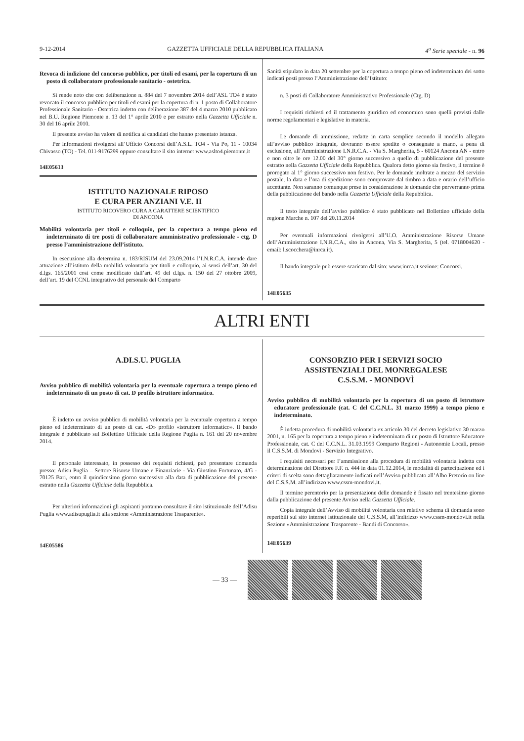9-12-2014 GAZZETTA UFFICIALE DELLA REPUBBLICA ITALIANA 4<sup>a</sup> Serie speciale - n. 96
Revoca di indizione del concorso pubblico, per titoli ed esami, per la copertura di un posto di collaboratore professionale sanitario - ostetrica.
Si rende noto che con deliberazione n. 884 del 7 novembre 2014 dell’ASL TO4 è stato revocato il concorso pubblico per titoli ed esami per la copertura di n. 1 posto di Collaboratore Professionale Sanitario - Ostetrica indetto con deliberazione 387 del 4 marzo 2010 pubblicato nel B.U. Regione Piemonte n. 13 del 1° aprile 2010 e per estratto nella Gazzetta Ufficiale n. 30 del 16 aprile 2010.
Il presente avviso ha valore di notifica ai candidati che hanno presentato istanza.
Per informazioni rivolgersi all’Ufficio Concorsi dell’A.S.L. TO4 - Via Po, 11 - 10034 Chivasso (TO) - Tel. 011-9176299 oppure consultare il sito internet www.aslto4.piemonte.it
14E05613
ISTITUTO NAZIONALE RIPOSO
E CURA PER ANZIANI V.E. II
ISTITUTO RICOVERO CURA A CARATTERE SCIENTIFICO
DI ANCONA
Mobilità volontaria per titoli e colloquio, per la copertura a tempo pieno ed indeterminato di tre posti di collaboratore amministrativo professionale - ctg. D presso l’amministrazione dell’istituto.
In esecuzione alla determina n. 183/RISUM del 23.09.2014 l’I.N.R.C.A. intende dare attuazione all’istituto della mobilità volontaria per titoli e colloquio, ai sensi dell’art. 30 del d.lgs. 165/2001 così come modificato dall’art. 49 del d.lgs. n. 150 del 27 ottobre 2009, dell’art. 19 del CCNL integrativo del personale del Comparto
Sanità stipulato in data 20 settembre per la copertura a tempo pieno ed indeterminato dei sotto indicati posti presso l’Amministrazione dell’Istituto:
n. 3 posti di Collaboratore Amministrativo Professionale (Ctg. D)
I requisiti richiesti ed il trattamento giuridico ed economico sono quelli previsti dalle norme regolamentari e legislative in materia.
Le domande di ammissione, redatte in carta semplice secondo il modello allegato all’avviso pubblico integrale, dovranno essere spedite o consegnate a mano, a pena di esclusione, all’Amministrazione I.N.R.C.A. - Via S. Margherita, 5 - 60124 Ancona AN - entro e non oltre le ore 12.00 del 30° giorno successivo a quello di pubblicazione del presente estratto nella Gazzetta Ufficiale della Repubblica. Qualora detto giorno sia festivo, il termine è prorogato al 1° giorno successivo non festivo. Per le domande inoltrate a mezzo del servizio postale, la data e l’ora di spedizione sono comprovate dal timbro a data e orario dell’ufficio accettante. Non saranno comunque prese in considerazione le domande che perverranno prima della pubblicazione del bando nella Gazzetta Ufficiale della Repubblica.
Il testo integrale dell’avviso pubblico è stato pubblicato nel Bollettino ufficiale della regione Marche n. 107 del 20.11.2014
Per eventuali informazioni rivolgersi all’U.O. Amministrazione Risorse Umane dell’Amministrazione I.N.R.C.A., sito in Ancona, Via S. Margherita, 5 (tel. 0718004620 - email: l.scocchera@inrca.it).
Il bando integrale può essere scaricato dal sito: www.inrca.it sezione: Concorsi.
14E05635
ALTRI ENTI
A.DI.S.U. PUGLIA
Avviso pubblico di mobilità volontaria per la eventuale copertura a tempo pieno ed indeterminato di un posto di cat. D profilo istruttore informatico.
È indetto un avviso pubblico di mobilità volontaria per la eventuale copertura a tempo pieno ed indeterminato di un posto di cat. «D» profilo «istruttore informatico». Il bando integrale è pubblicato sul Bollettino Ufficiale della Regione Puglia n. 161 del 20 novembre 2014.
Il personale interessato, in possesso dei requisiti richiesti, può presentare domanda presso: Adisu Puglia – Settore Risorse Umane e Finanziarie - Via Giustino Fortunato, 4/G - 70125 Bari, entro il quindicesimo giorno successivo alla data di pubblicazione del presente estratto nella Gazzetta Ufficiale della Repubblica.
Per ulteriori informazioni gli aspiranti potranno consultare il sito istituzionale dell’Adisu Puglia www.adisupuglia.it alla sezione «Amministrazione Trasparente».
14E05586
CONSORZIO PER I SERVIZI SOCIO
ASSISTENZIALI DEL MONREGALESE
C.S.S.M. - MONDOVÌ
Avviso pubblico di mobilità volontaria per la copertura di un posto di istruttore educatore professionale (cat. C del C.C.N.L. 31 marzo 1999) a tempo pieno e indeterminato.
È indetta procedura di mobilità volontaria ex articolo 30 del decreto legislativo 30 marzo 2001, n. 165 per la copertura a tempo pieno e indeterminato di un posto di Istruttore Educatore Professionale, cat. C del C.C.N.L. 31.03.1999 Comparto Regioni - Autonomie Locali, presso il C.S.S.M. di Mondovì - Servizio Integrativo.
I requisiti necessari per l’ammissione alla procedura di mobilità volontaria indetta con determinazione del Direttore F.F. n. 444 in data 01.12.2014, le modalità di partecipazione ed i criteri di scelta sono dettagliatamente indicati nell’Avviso pubblicato all’Albo Pretorio on line del C.S.S.M. all’indirizzo www.cssm-mondovi.it.
Il termine perentorio per la presentazione delle domande è fissato nel trentesimo giorno dalla pubblicazione del presente Avviso nella Gazzetta Ufficiale.
Copia integrale dell’Avviso di mobilità volontaria con relativo schema di domanda sono reperibili sul sito internet istituzionale del C.S.S.M, all’indirizzo www.cssm-mondovi.it nella Sezione «Amministrazione Trasparente - Bandi di Concorso».
14E05639
— 33 —